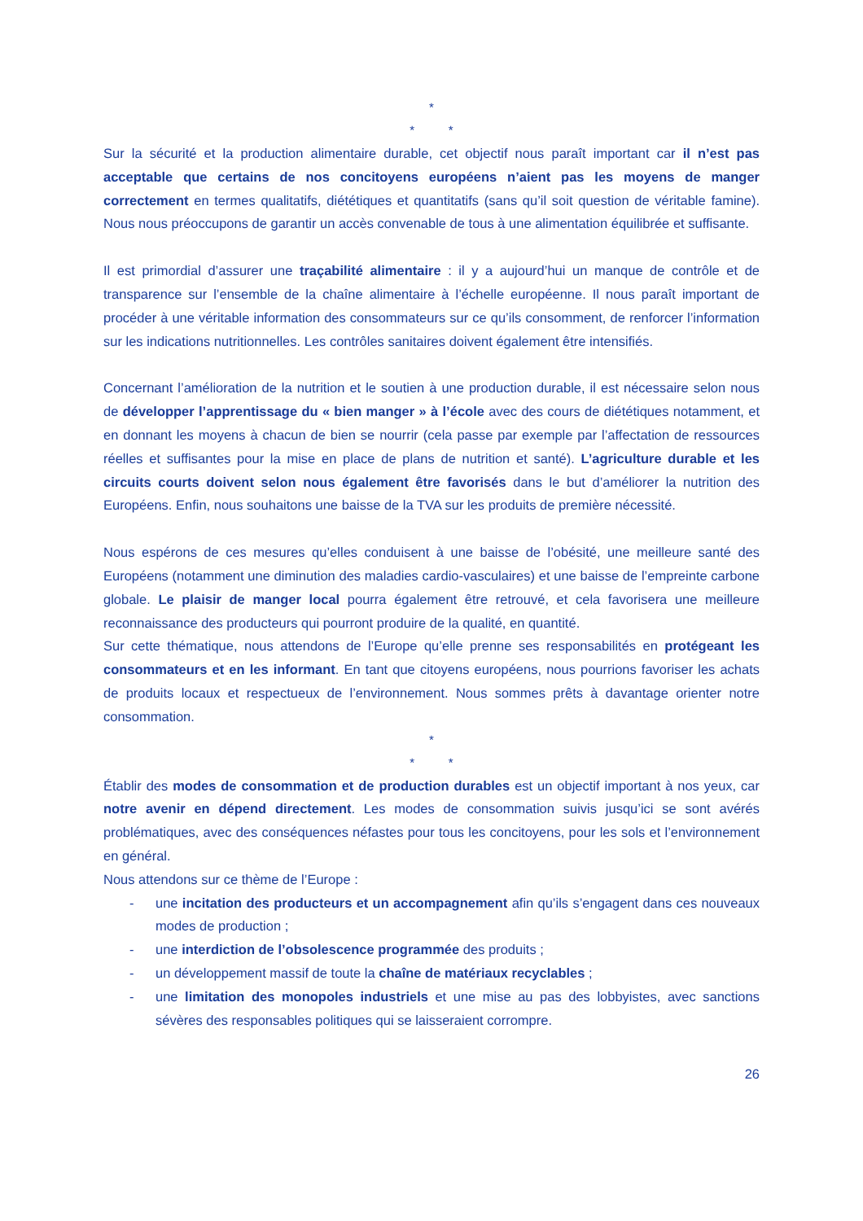*
* *
Sur la sécurité et la production alimentaire durable, cet objectif nous paraît important car il n’est pas acceptable que certains de nos concitoyens européens n’aient pas les moyens de manger correctement en termes qualitatifs, diététiques et quantitatifs (sans qu’il soit question de véritable famine). Nous nous préoccupons de garantir un accès convenable de tous à une alimentation équilibrée et suffisante.
Il est primordial d’assurer une traçabilité alimentaire : il y a aujourd’hui un manque de contrôle et de transparence sur l’ensemble de la chaîne alimentaire à l’échelle européenne. Il nous paraît important de procéder à une véritable information des consommateurs sur ce qu’ils consomment, de renforcer l’information sur les indications nutritionnelles. Les contrôles sanitaires doivent également être intensifiés.
Concernant l’amélioration de la nutrition et le soutien à une production durable, il est nécessaire selon nous de développer l’apprentissage du « bien manger » à l’école avec des cours de diététiques notamment, et en donnant les moyens à chacun de bien se nourrir (cela passe par exemple par l’affectation de ressources réelles et suffisantes pour la mise en place de plans de nutrition et santé). L’agriculture durable et les circuits courts doivent selon nous également être favorisés dans le but d’améliorer la nutrition des Européens. Enfin, nous souhaitons une baisse de la TVA sur les produits de première nécessité.
Nous espérons de ces mesures qu’elles conduisent à une baisse de l’obésité, une meilleure santé des Européens (notamment une diminution des maladies cardio-vasculaires) et une baisse de l’empreinte carbone globale. Le plaisir de manger local pourra également être retrouvé, et cela favorisera une meilleure reconnaissance des producteurs qui pourront produire de la qualité, en quantité.
Sur cette thématique, nous attendons de l’Europe qu’elle prenne ses responsabilités en protégeant les consommateurs et en les informant. En tant que citoyens européens, nous pourrions favoriser les achats de produits locaux et respectueux de l’environnement. Nous sommes prêts à davantage orienter notre consommation.
*
* *
Établir des modes de consommation et de production durables est un objectif important à nos yeux, car notre avenir en dépend directement. Les modes de consommation suivis jusqu’ici se sont avérés problématiques, avec des conséquences néfastes pour tous les concitoyens, pour les sols et l’environnement en général.
Nous attendons sur ce thème de l’Europe :
- une incitation des producteurs et un accompagnement afin qu’ils s’engagent dans ces nouveaux modes de production ;
- une interdiction de l’obsolescence programmée des produits ;
- un développement massif de toute la chaîne de matériaux recyclables ;
- une limitation des monopoles industriels et une mise au pas des lobbyistes, avec sanctions sévères des responsables politiques qui se laisseraient corrompre.
26